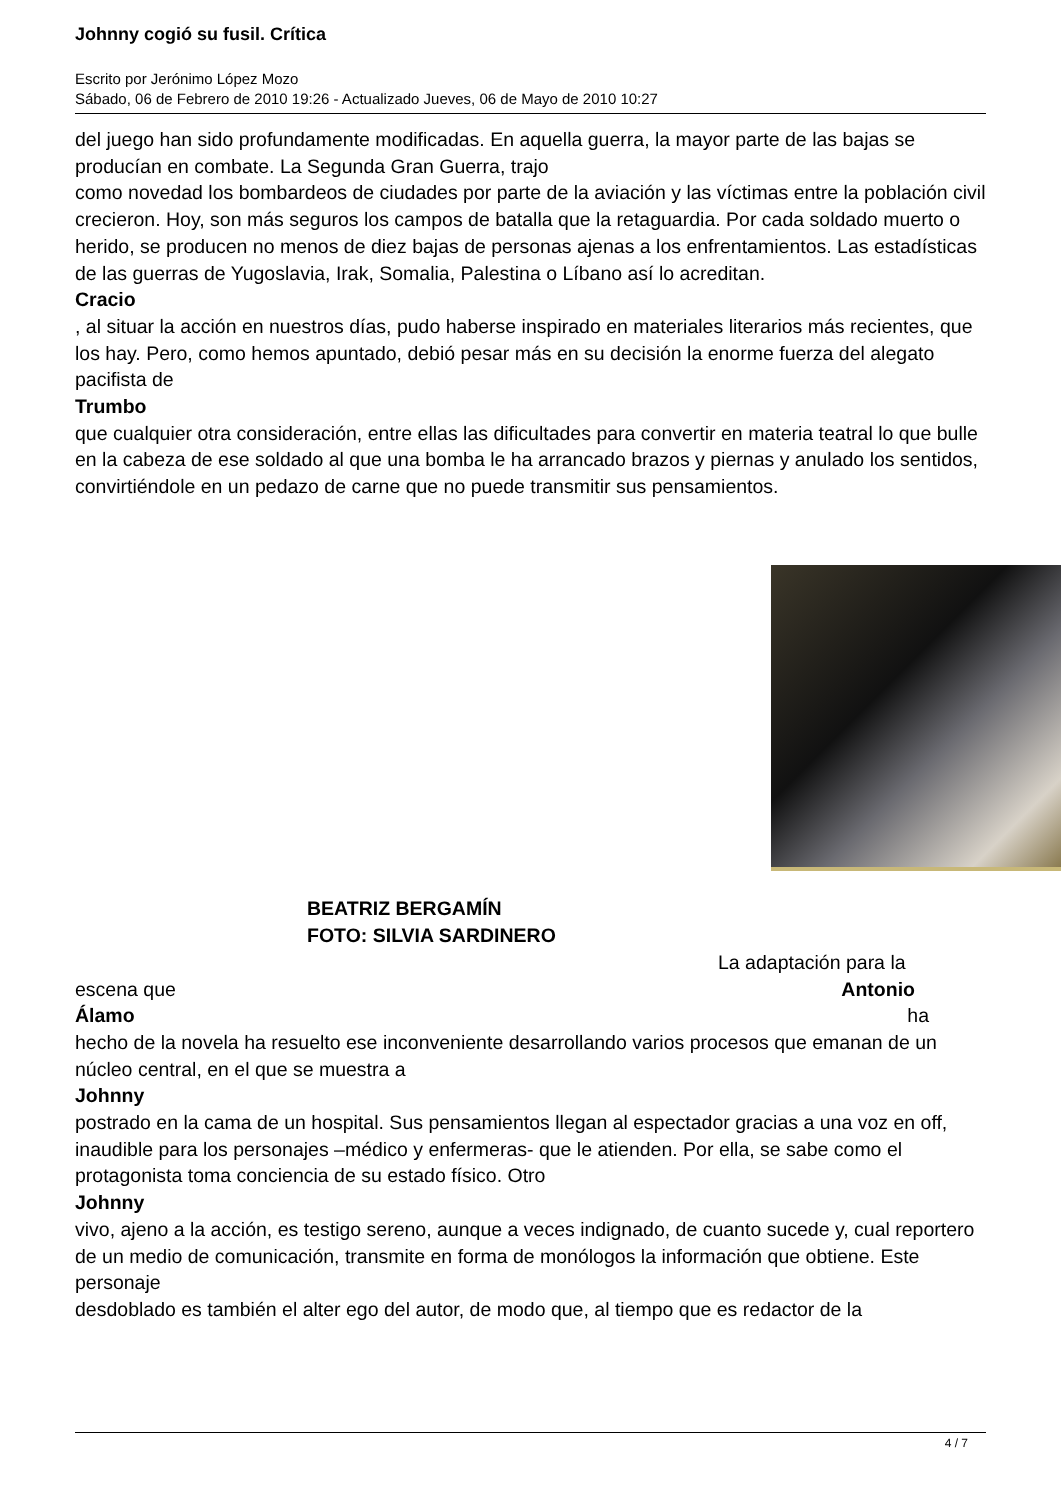Johnny cogió su fusil. Crítica
Escrito por Jerónimo López Mozo
Sábado, 06 de Febrero de 2010 19:26 - Actualizado Jueves, 06 de Mayo de 2010 10:27
del juego han sido profundamente modificadas. En aquella guerra, la mayor parte de las bajas se producían en combate. La Segunda Gran Guerra, trajo
como novedad los bombardeos de ciudades por parte de la aviación y las víctimas entre la población civil crecieron. Hoy, son más seguros los campos de batalla que la retaguardia. Por cada soldado muerto o herido, se producen no menos de diez bajas de personas ajenas a los enfrentamientos. Las estadísticas de las guerras de Yugoslavia, Irak, Somalia, Palestina o Líbano así lo acreditan.
Cracio
, al situar la acción en nuestros días, pudo haberse inspirado en materiales literarios más recientes, que los hay. Pero, como hemos apuntado, debió pesar más en su decisión la enorme fuerza del alegato pacifista de
Trumbo
que cualquier otra consideración, entre ellas las dificultades para convertir en materia teatral lo que bulle en la cabeza de ese soldado al que una bomba le ha arrancado brazos y piernas y anulado los sentidos, convirtiéndole en un pedazo de carne que no puede transmitir sus pensamientos.
BEATRIZ BERGAMÍN
FOTO: SILVIA SARDINERO
La adaptación para la
escena que Antonio
Álamo ha
hecho de la novela ha resuelto ese inconveniente desarrollando varios procesos que emanan de un núcleo central, en el que se muestra a
Johnny
postrado en la cama de un hospital. Sus pensamientos llegan al espectador gracias a una voz en off, inaudible para los personajes –médico y enfermeras- que le atienden. Por ella, se sabe como el protagonista toma conciencia de su estado físico. Otro
Johnny
vivo, ajeno a la acción, es testigo sereno, aunque a veces indignado, de cuanto sucede y, cual reportero de un medio de comunicación, transmite en forma de monólogos la información que obtiene. Este personaje
desdoblado es también el alter ego del autor, de modo que, al tiempo que es redactor de la
4 / 7